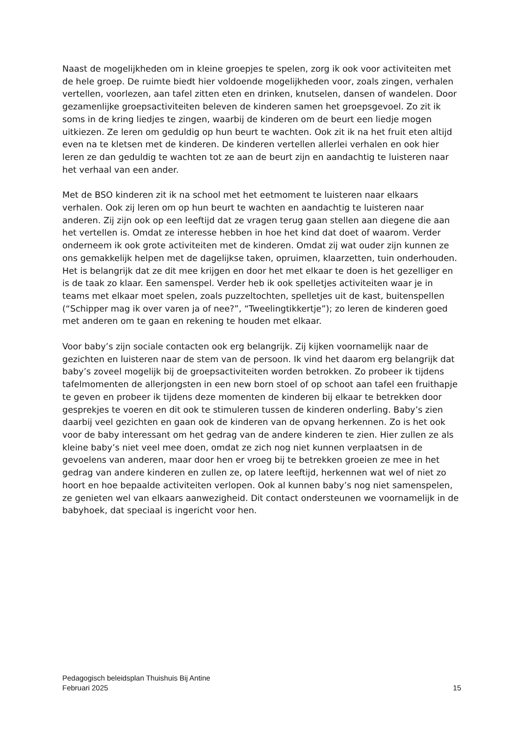Naast de mogelijkheden om in kleine groepjes te spelen, zorg ik ook voor activiteiten met de hele groep. De ruimte biedt hier voldoende mogelijkheden voor, zoals zingen, verhalen vertellen, voorlezen, aan tafel zitten eten en drinken, knutselen, dansen of wandelen. Door gezamenlijke groepsactiviteiten beleven de kinderen samen het groepsgevoel. Zo zit ik soms in de kring liedjes te zingen, waarbij de kinderen om de beurt een liedje mogen uitkiezen. Ze leren om geduldig op hun beurt te wachten. Ook zit ik na het fruit eten altijd even na te kletsen met de kinderen. De kinderen vertellen allerlei verhalen en ook hier leren ze dan geduldig te wachten tot ze aan de beurt zijn en aandachtig te luisteren naar het verhaal van een ander.
Met de BSO kinderen zit ik na school met het eetmoment te luisteren naar elkaars verhalen. Ook zij leren om op hun beurt te wachten en aandachtig te luisteren naar anderen. Zij zijn ook op een leeftijd dat ze vragen terug gaan stellen aan diegene die aan het vertellen is. Omdat ze interesse hebben in hoe het kind dat doet of waarom. Verder onderneem ik ook grote activiteiten met de kinderen. Omdat zij wat ouder zijn kunnen ze ons gemakkelijk helpen met de dagelijkse taken, opruimen, klaarzetten, tuin onderhouden. Het is belangrijk dat ze dit mee krijgen en door het met elkaar te doen is het gezelliger en is de taak zo klaar. Een samenspel. Verder heb ik ook spelletjes activiteiten waar je in teams met elkaar moet spelen, zoals puzzeltochten, spelletjes uit de kast, buitenspellen (“Schipper mag ik over varen ja of nee?”, “Tweelingtikkertje”); zo leren de kinderen goed met anderen om te gaan en rekening te houden met elkaar.
Voor baby’s zijn sociale contacten ook erg belangrijk. Zij kijken voornamelijk naar de gezichten en luisteren naar de stem van de persoon. Ik vind het daarom erg belangrijk dat baby’s zoveel mogelijk bij de groepsactiviteiten worden betrokken. Zo probeer ik tijdens tafelmomenten de allerjongsten in een new born stoel of op schoot aan tafel een fruithapje te geven en probeer ik tijdens deze momenten de kinderen bij elkaar te betrekken door gesprekjes te voeren en dit ook te stimuleren tussen de kinderen onderling. Baby’s zien daarbij veel gezichten en gaan ook de kinderen van de opvang herkennen. Zo is het ook voor de baby interessant om het gedrag van de andere kinderen te zien. Hier zullen ze als kleine baby’s niet veel mee doen, omdat ze zich nog niet kunnen verplaatsen in de gevoelens van anderen, maar door hen er vroeg bij te betrekken groeien ze mee in het gedrag van andere kinderen en zullen ze, op latere leeftijd, herkennen wat wel of niet zo hoort en hoe bepaalde activiteiten verlopen. Ook al kunnen baby’s nog niet samenspelen, ze genieten wel van elkaars aanwezigheid. Dit contact ondersteunen we voornamelijk in de babyhoek, dat speciaal is ingericht voor hen.
Pedagogisch beleidsplan Thuishuis Bij Antine
Februari 2025 15